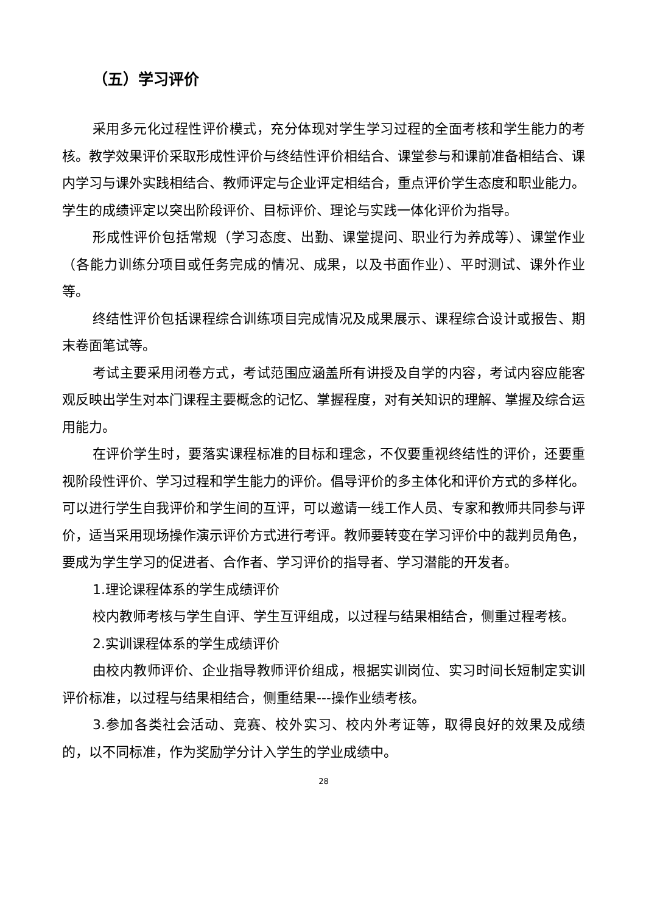（五）学习评价
采用多元化过程性评价模式，充分体现对学生学习过程的全面考核和学生能力的考核。教学效果评价采取形成性评价与终结性评价相结合、课堂参与和课前准备相结合、课内学习与课外实践相结合、教师评定与企业评定相结合，重点评价学生态度和职业能力。学生的成绩评定以突出阶段评价、目标评价、理论与实践一体化评价为指导。
形成性评价包括常规（学习态度、出勤、课堂提问、职业行为养成等）、课堂作业（各能力训练分项目或任务完成的情况、成果，以及书面作业）、平时测试、课外作业等。
终结性评价包括课程综合训练项目完成情况及成果展示、课程综合设计或报告、期末卷面笔试等。
考试主要采用闭卷方式，考试范围应涵盖所有讲授及自学的内容，考试内容应能客观反映出学生对本门课程主要概念的记忆、掌握程度，对有关知识的理解、掌握及综合运用能力。
在评价学生时，要落实课程标准的目标和理念，不仅要重视终结性的评价，还要重视阶段性评价、学习过程和学生能力的评价。倡导评价的多主体化和评价方式的多样化。可以进行学生自我评价和学生间的互评，可以邀请一线工作人员、专家和教师共同参与评价，适当采用现场操作演示评价方式进行考评。教师要转变在学习评价中的裁判员角色，要成为学生学习的促进者、合作者、学习评价的指导者、学习潜能的开发者。
1.理论课程体系的学生成绩评价
校内教师考核与学生自评、学生互评组成，以过程与结果相结合，侧重过程考核。
2.实训课程体系的学生成绩评价
由校内教师评价、企业指导教师评价组成，根据实训岗位、实习时间长短制定实训评价标准，以过程与结果相结合，侧重结果---操作业绩考核。
3.参加各类社会活动、竞赛、校外实习、校内外考证等，取得良好的效果及成绩的，以不同标准，作为奖励学分计入学生的学业成绩中。
28